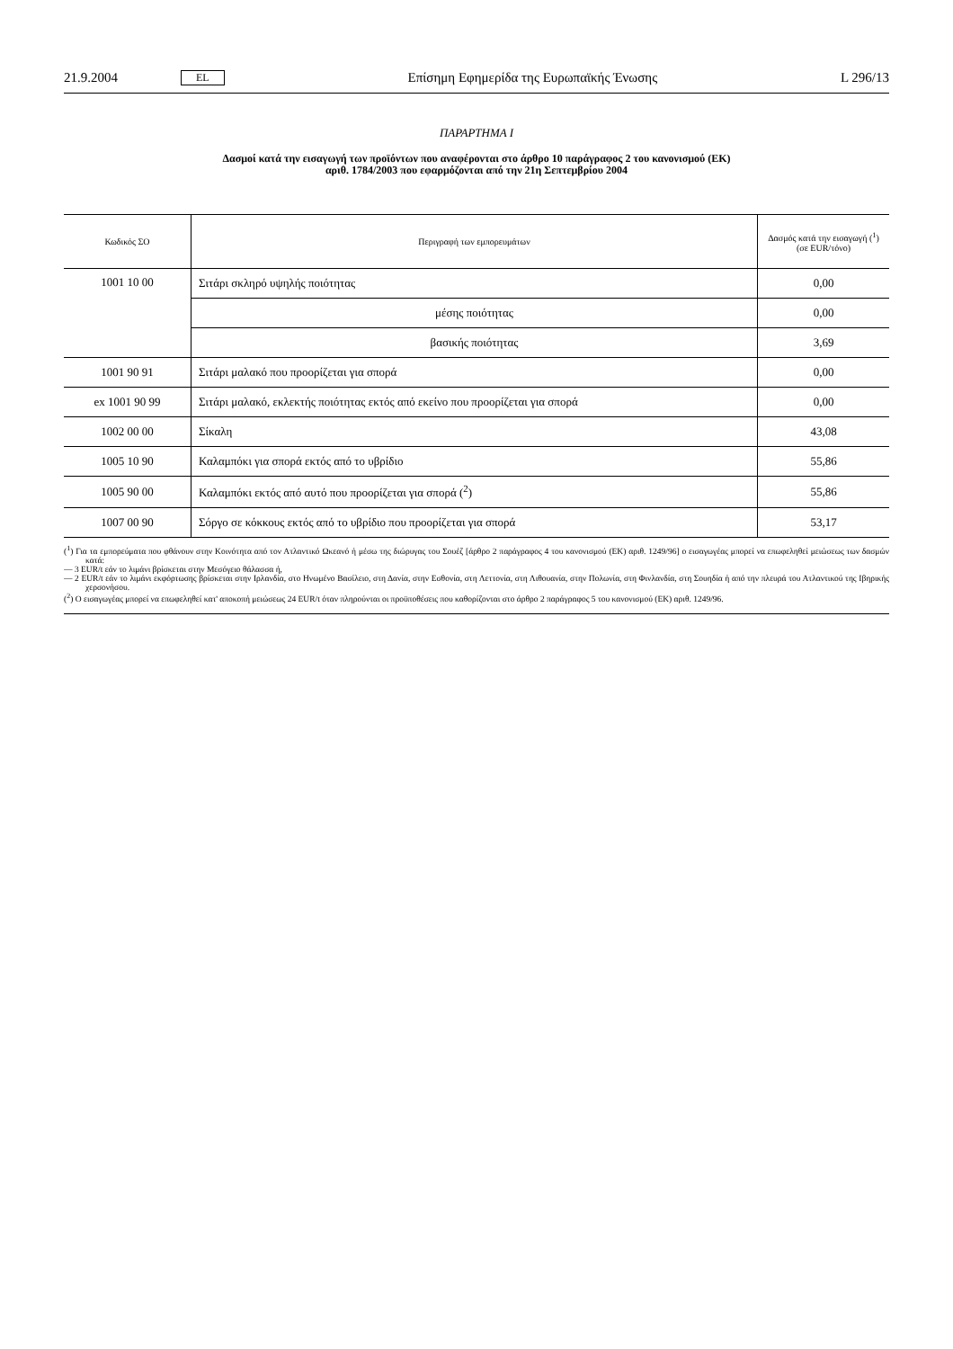21.9.2004 EL Επίσημη Εφημερίδα της Ευρωπαϊκής Ένωσης L 296/13
ΠΑΡΑΡΤΗΜΑ I
Δασμοί κατά την εισαγωγή των προϊόντων που αναφέρονται στο άρθρο 10 παράγραφος 2 του κανονισμού (ΕΚ)
αριθ. 1784/2003 που εφαρμόζονται από την 21η Σεπτεμβρίου 2004
| Κωδικός ΣΟ | Περιγραφή των εμπορευμάτων | Δασμός κατά την εισαγωγή (<sup>1</sup>) (σε EUR/τόνο) |
| --- | --- | --- |
| 1001 10 00 | Σιτάρι σκληρό υψηλής ποιότητας | 0,00 |
| | μέσης ποιότητας | 0,00 |
| | βασικής ποιότητας | 3,69 |
| 1001 90 91 | Σιτάρι μαλακό που προορίζεται για σπορά | 0,00 |
| ex 1001 90 99 | Σιτάρι μαλακό, εκλεκτής ποιότητας εκτός από εκείνο που προορίζεται για σπορά | 0,00 |
| 1002 00 00 | Σίκαλη | 43,08 |
| 1005 10 90 | Καλαμπόκι για σπορά εκτός από το υβρίδιο | 55,86 |
| 1005 90 00 | Καλαμπόκι εκτός από αυτό που προορίζεται για σπορά (<sup>2</sup>) | 55,86 |
| 1007 00 90 | Σόργο σε κόκκους εκτός από το υβρίδιο που προορίζεται για σπορά | 53,17 |
(<sup>1</sup>) Για τα εμπορεύματα που φθάνουν στην Κοινότητα από τον Ατλαντικό Ωκεανό ή μέσω της διώρυγας του Σουέζ [άρθρο 2 παράγραφος 4 του κανονισμού (ΕΚ) αριθ. 1249/96] ο εισαγωγέας μπορεί να επωφεληθεί μειώσεως των δασμών κατά:
— 3 EUR/t εάν το λιμάνι βρίσκεται στην Μεσόγειο θάλασσα ή,
— 2 EUR/t εάν το λιμάνι εκφόρτωσης βρίσκεται στην Ιρλανδία, στο Ηνωμένο Βασίλειο, στη Δανία, στην Εσθονία, στη Λεττονία, στη Λιθουανία, στην Πολωνία, στη Φινλανδία, στη Σουηδία ή από την πλευρά του Ατλαντικού της Ιβηρικής χερσονήσου.
(<sup>2</sup>) Ο εισαγωγέας μπορεί να επωφεληθεί κατ' αποκοπή μειώσεως 24 EUR/t όταν πληρούνται οι προϋποθέσεις που καθορίζονται στο άρθρο 2 παράγραφος 5 του κανονισμού (ΕΚ) αριθ. 1249/96.